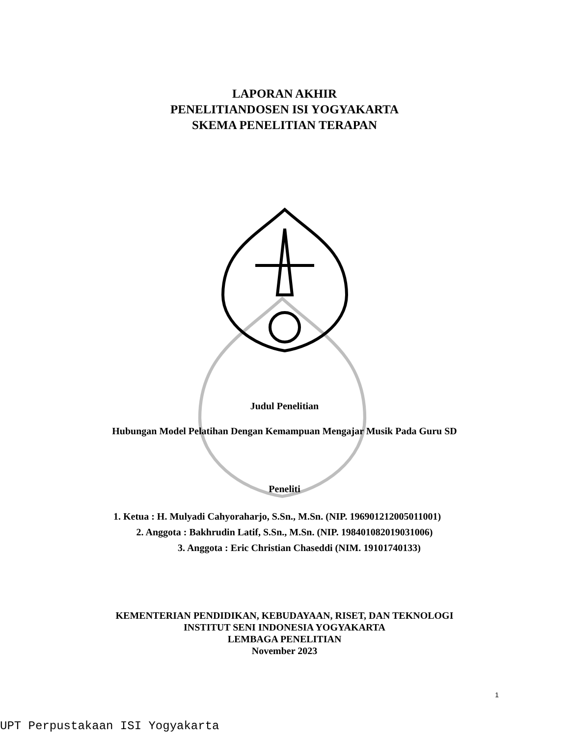LAPORAN AKHIR
PENELITIANDOSEN ISI YOGYAKARTA
SKEMA PENELITIAN TERAPAN
Judul Penelitian
Hubungan Model Pelatihan Dengan Kemampuan Mengajar Musik Pada Guru SD
Peneliti
1. Ketua : H. Mulyadi Cahyoraharjo, S.Sn., M.Sn. (NIP. 196901212005011001)
2. Anggota : Bakhrudin Latif, S.Sn., M.Sn. (NIP. 198401082019031006)
3. Anggota : Eric Christian Chaseddi (NIM. 19101740133)
KEMENTERIAN PENDIDIKAN, KEBUDAYAAN, RISET, DAN TEKNOLOGI
INSTITUT SENI INDONESIA YOGYAKARTA
LEMBAGA PENELITIAN
November 2023
1
UPT Perpustakaan ISI Yogyakarta